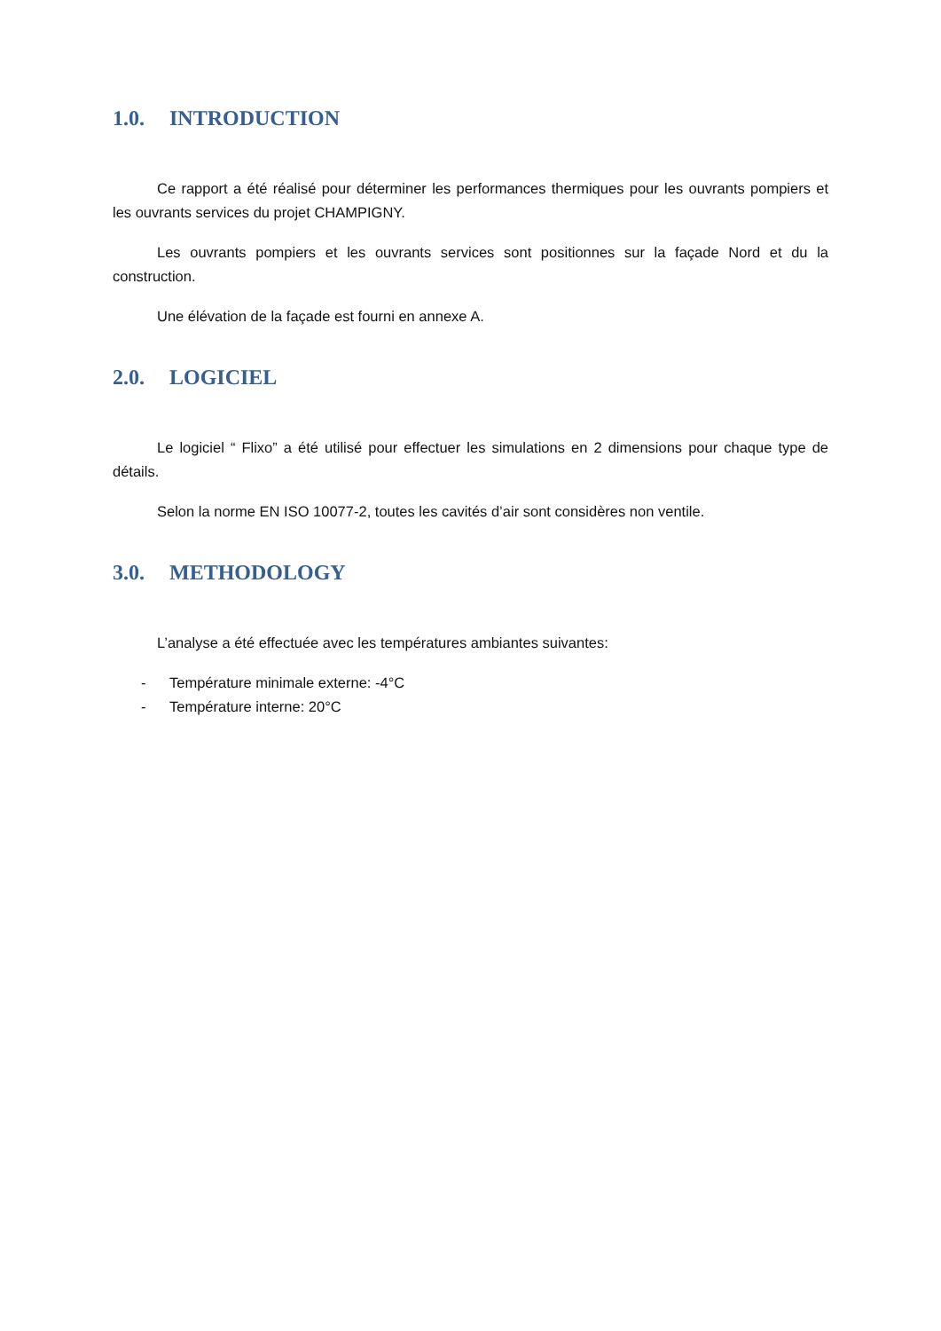1.0. INTRODUCTION
Ce rapport a été réalisé pour déterminer les performances thermiques pour les ouvrants pompiers et les ouvrants services du projet CHAMPIGNY.
Les ouvrants pompiers et les ouvrants services sont positionnes sur la façade Nord et du la construction.
Une élévation de la façade est fourni en annexe A.
2.0. LOGICIEL
Le logiciel “ Flixo” a été utilisé pour effectuer les simulations en 2 dimensions pour chaque type de détails.
Selon la norme EN ISO 10077-2, toutes les cavités d’air sont considères non ventile.
3.0. METHODOLOGY
L’analyse a été effectuée avec les températures ambiantes suivantes:
- Température minimale externe: -4°C
- Température interne: 20°C